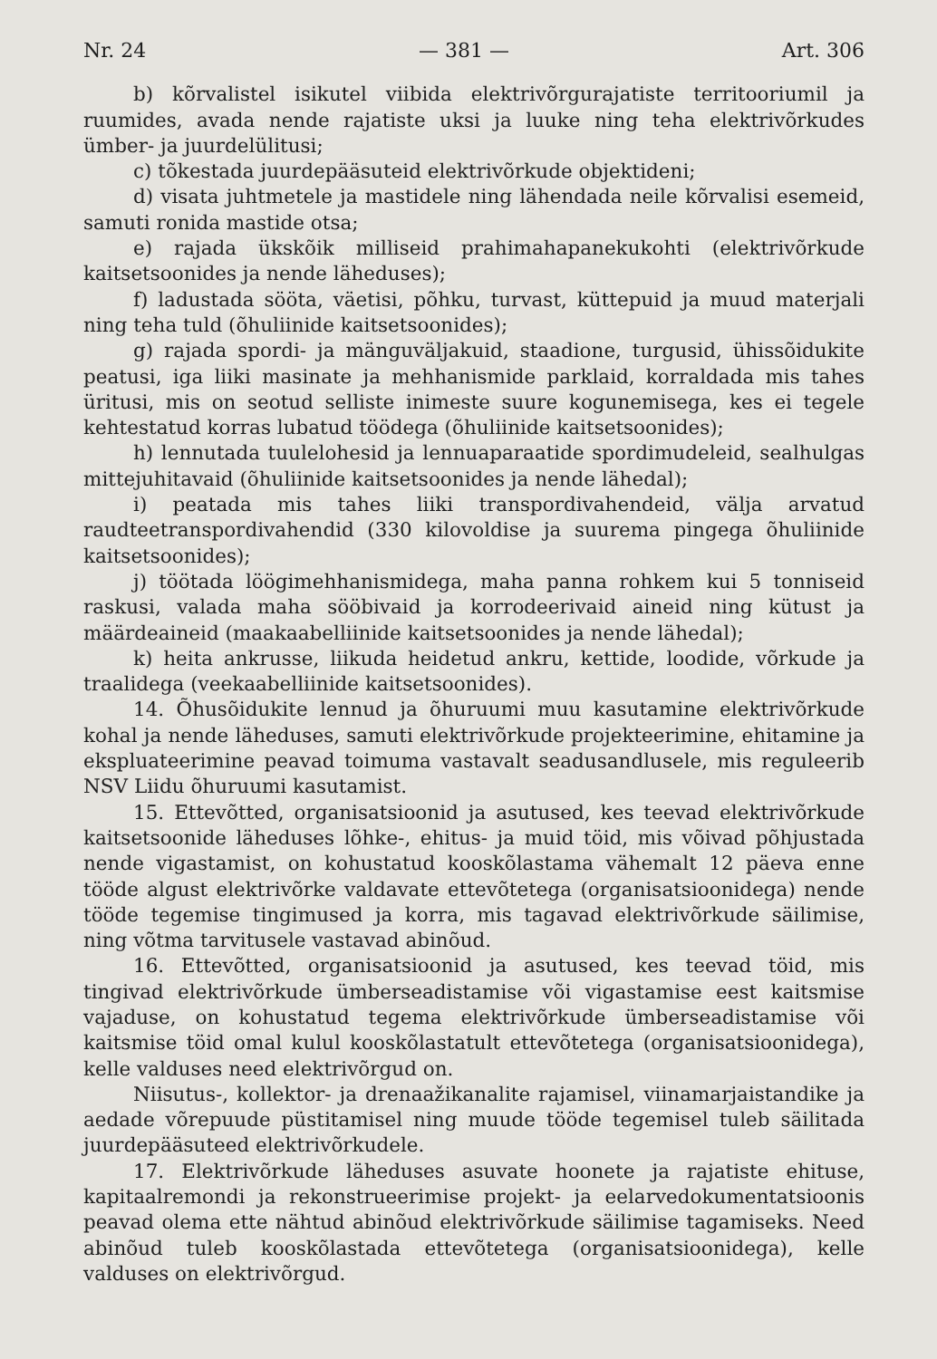Nr. 24 — 381 — Art. 306
b) kõrvalistel isikutel viibida elektrivõrgurajatiste territooriumil ja ruumides, avada nende rajatiste uksi ja luuke ning teha elektrivõrkudes ümber- ja juurdelülitusi;
c) tõkestada juurdepääsuteid elektrivõrkude objektideni;
d) visata juhtmetele ja mastidele ning lähendada neile kõrvalisi esemeid, samuti ronida mastide otsa;
e) rajada ükskõik milliseid prahimahapanekukohti (elektrivõrkude kaitsetsoonides ja nende läheduses);
f) ladustada sööta, väetisi, põhku, turvast, küttepuid ja muud materjali ning teha tuld (õhuliinide kaitsetsoonides);
g) rajada spordi- ja mänguväljakuid, staadione, turgusid, ühissõidukite peatusi, iga liiki masinate ja mehhanismide parklaid, korraldada mis tahes üritusi, mis on seotud selliste inimeste suure kogunemisega, kes ei tegele kehtestatud korras lubatud töödega (õhuliinide kaitsetsoonides);
h) lennutada tuulelohesid ja lennuaparaatide spordimudeleid, sealhulgas mittejuhitavaid (õhuliinide kaitsetsoonides ja nende lähedal);
i) peatada mis tahes liiki transpordivahendeid, välja arvatud raudteetranspordivahendid (330 kilovoldise ja suurema pingega õhuliinide kaitsetsoonides);
j) töötada löögimehhanismidega, maha panna rohkem kui 5 tonniseid raskusi, valada maha sööbivaid ja korrodeerivaid aineid ning kütust ja määrdeaineid (maakaabelliinide kaitsetsoonides ja nende lähedal);
k) heita ankrusse, liikuda heidetud ankru, kettide, loodide, võrkude ja traalidega (veekaabelliinide kaitsetsoonides).
14. Õhusõidukite lennud ja õhuruumi muu kasutamine elektrivõrkude kohal ja nende läheduses, samuti elektrivõrkude projekteerimine, ehitamine ja ekspluateerimine peavad toimuma vastavalt seadusandlusele, mis reguleerib NSV Liidu õhuruumi kasutamist.
15. Ettevõtted, organisatsioonid ja asutused, kes teevad elektrivõrkude kaitsetsoonide läheduses lõhke-, ehitus- ja muid töid, mis võivad põhjustada nende vigastamist, on kohustatud kooskõlastama vähemalt 12 päeva enne tööde algust elektrivõrke valdavate ettevõtetega (organisatsioonidega) nende tööde tegemise tingimused ja korra, mis tagavad elektrivõrkude säilimise, ning võtma tarvitusele vastavad abinõud.
16. Ettevõtted, organisatsioonid ja asutused, kes teevad töid, mis tingivad elektrivõrkude ümberseadistamise või vigastamise eest kaitsmise vajaduse, on kohustatud tegema elektrivõrkude ümberseadistamise või kaitsmise töid omal kulul kooskõlastatult ettevõtetega (organisatsioonidega), kelle valduses need elektrivõrgud on.
Niisutus-, kollektor- ja drenaažikanalite rajamisel, viinamarjaistandike ja aedade võrepuude püstitamisel ning muude tööde tegemisel tuleb säilitada juurdepääsuteed elektrivõrkudele.
17. Elektrivõrkude läheduses asuvate hoonete ja rajatiste ehituse, kapitaalremondi ja rekonstrueerimise projekt- ja eelarvedokumentatsioonis peavad olema ette nähtud abinõud elektrivõrkude säilimise tagamiseks. Need abinõud tuleb kooskõlastada ettevõtetega (organisatsioonidega), kelle valduses on elektrivõrgud.